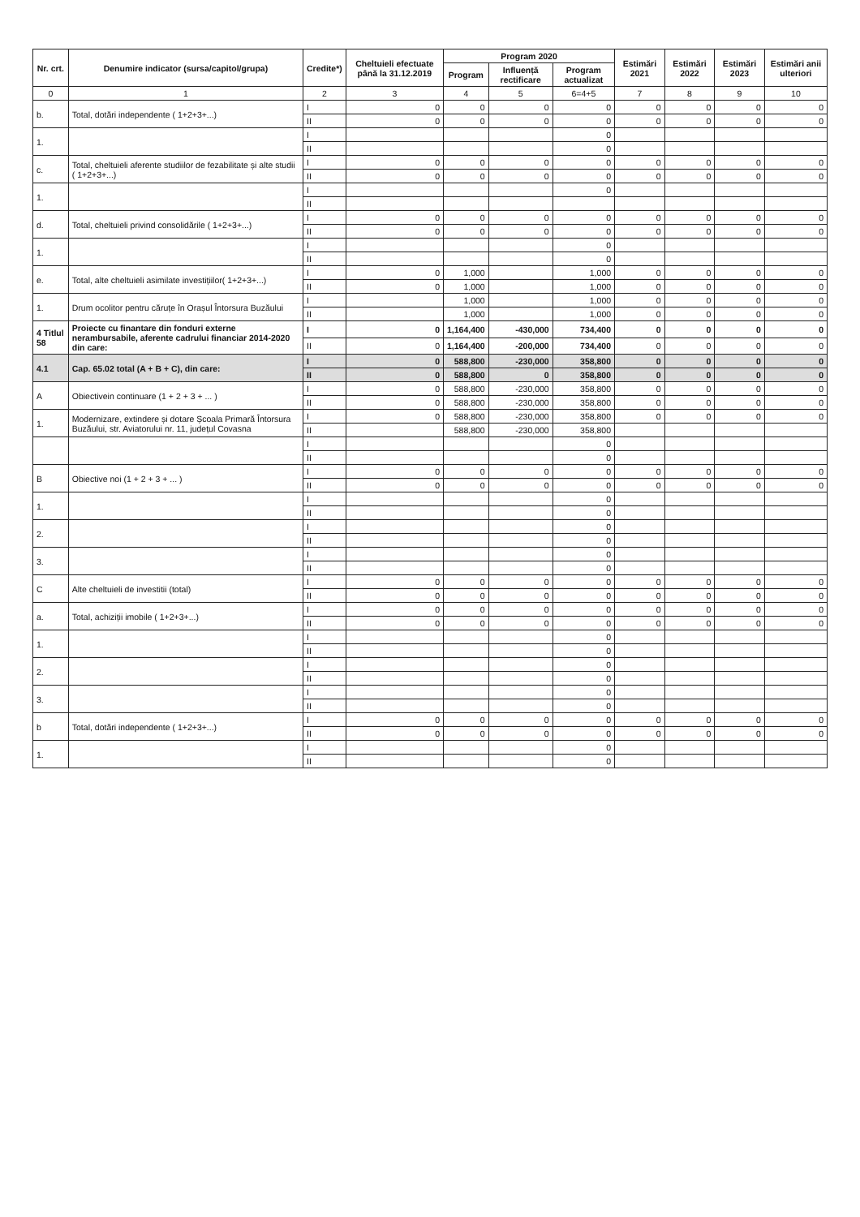| Nr. crt. | Denumire indicator (sursa/capitol/grupa) | Credite*) | Cheltuieli efectuate până la 31.12.2019 | Program 2020 | | | Estimări 2021 | Estimări 2022 | Estimări 2023 | Estimări anii ulteriori |
| --- | --- | --- | --- | --- | --- | --- | --- | --- | --- | --- |
| | | | | Program | Influență rectificare | Program actualizat | | | | |
| 0 | 1 | 2 | 3 | 4 | 5 | 6=4+5 | 7 | 8 | 9 | 10 |
| b. | Total, dotări independente ( 1+2+3+...) | I | 0 | 0 | 0 | 0 | 0 | 0 | 0 | 0 |
| | | II | 0 | 0 | 0 | 0 | 0 | 0 | 0 | 0 |
| 1. | | I | | | | 0 | | | | |
| | | II | | | | 0 | | | | |
| c. | Total, cheltuieli aferente studiilor de fezabilitate și alte studii ( 1+2+3+...) | I | 0 | 0 | 0 | 0 | 0 | 0 | 0 | 0 |
| | | II | 0 | 0 | 0 | 0 | 0 | 0 | 0 | 0 |
| 1. | | I | | | | 0 | | | | |
| | | II | | | | | | | | |
| d. | Total, cheltuieli privind consolidările ( 1+2+3+...) | I | 0 | 0 | 0 | 0 | 0 | 0 | 0 | 0 |
| | | II | 0 | 0 | 0 | 0 | 0 | 0 | 0 | 0 |
| 1. | | I | | | | 0 | | | | |
| | | II | | | | 0 | | | | |
| e. | Total, alte cheltuieli asimilate investițiilor( 1+2+3+...) | I | 0 | 1,000 | | 1,000 | 0 | 0 | 0 | 0 |
| | | II | 0 | 1,000 | | 1,000 | 0 | 0 | 0 | 0 |
| 1. | Drum ocolitor pentru căruțe în Orașul Întorsura Buzăului | I | | 1,000 | | 1,000 | 0 | 0 | 0 | 0 |
| | | II | | 1,000 | | 1,000 | 0 | 0 | 0 | 0 |
| 4 Titlul 58 | Proiecte cu finantare din fonduri externe nerambursabile, aferente cadrului financiar 2014-2020 din care: | I | 0 | 1,164,400 | -430,000 | 734,400 | 0 | 0 | 0 | 0 |
| | | II | 0 | 1,164,400 | -200,000 | 734,400 | 0 | 0 | 0 | 0 |
| 4.1 | Cap. 65.02 total (A + B + C), din care: | I | 0 | 588,800 | -230,000 | 358,800 | 0 | 0 | 0 | 0 |
| | | II | 0 | 588,800 | 0 | 358,800 | 0 | 0 | 0 | 0 |
| A | Obiectivein continuare (1 + 2 + 3 + ... ) | I | 0 | 588,800 | -230,000 | 358,800 | 0 | 0 | 0 | 0 |
| | | II | 0 | 588,800 | -230,000 | 358,800 | 0 | 0 | 0 | 0 |
| 1. | Modernizare, extindere și dotare Școala Primară Întorsura Buzăului, str. Aviatorului nr. 11, județul Covasna | I | 0 | 588,800 | -230,000 | 358,800 | 0 | 0 | 0 | 0 |
| | | II | | 588,800 | -230,000 | 358,800 | | | | |
| | | I | | | | 0 | | | | |
| | | II | | | | 0 | | | | |
| B | Obiective noi (1 + 2 + 3 + ... ) | I | 0 | 0 | 0 | 0 | 0 | 0 | 0 | 0 |
| | | II | 0 | 0 | 0 | 0 | 0 | 0 | 0 | 0 |
| 1. | | I | | | | 0 | | | | |
| | | II | | | | 0 | | | | |
| 2. | | I | | | | 0 | | | | |
| | | II | | | | 0 | | | | |
| 3. | | I | | | | 0 | | | | |
| | | II | | | | 0 | | | | |
| C | Alte cheltuieli de investitii (total) | I | 0 | 0 | 0 | 0 | 0 | 0 | 0 | 0 |
| | | II | 0 | 0 | 0 | 0 | 0 | 0 | 0 | 0 |
| a. | Total, achiziții imobile ( 1+2+3+...) | I | 0 | 0 | 0 | 0 | 0 | 0 | 0 | 0 |
| | | II | 0 | 0 | 0 | 0 | 0 | 0 | 0 | 0 |
| 1. | | I | | | | 0 | | | | |
| | | II | | | | 0 | | | | |
| 2. | | I | | | | 0 | | | | |
| | | II | | | | 0 | | | | |
| 3. | | I | | | | 0 | | | | |
| | | II | | | | 0 | | | | |
| b | Total, dotări independente ( 1+2+3+...) | I | 0 | 0 | 0 | 0 | 0 | 0 | 0 | 0 |
| | | II | 0 | 0 | 0 | 0 | 0 | 0 | 0 | 0 |
| 1. | | I | | | | 0 | | | | |
| | | II | | | | 0 | | | | |